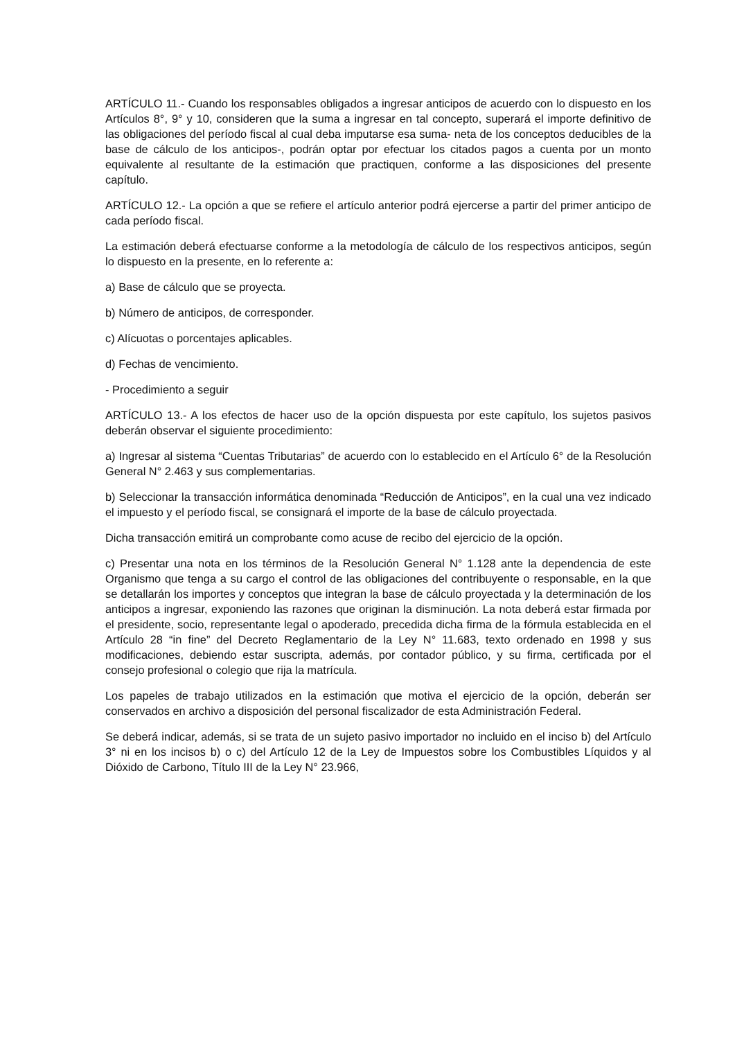ARTÍCULO 11.- Cuando los responsables obligados a ingresar anticipos de acuerdo con lo dispuesto en los Artículos 8°, 9° y 10, consideren que la suma a ingresar en tal concepto, superará el importe definitivo de las obligaciones del período fiscal al cual deba imputarse esa suma- neta de los conceptos deducibles de la base de cálculo de los anticipos-, podrán optar por efectuar los citados pagos a cuenta por un monto equivalente al resultante de la estimación que practiquen, conforme a las disposiciones del presente capítulo.
ARTÍCULO 12.- La opción a que se refiere el artículo anterior podrá ejercerse a partir del primer anticipo de cada período fiscal.
La estimación deberá efectuarse conforme a la metodología de cálculo de los respectivos anticipos, según lo dispuesto en la presente, en lo referente a:
a) Base de cálculo que se proyecta.
b) Número de anticipos, de corresponder.
c) Alícuotas o porcentajes aplicables.
d) Fechas de vencimiento.
- Procedimiento a seguir
ARTÍCULO 13.- A los efectos de hacer uso de la opción dispuesta por este capítulo, los sujetos pasivos deberán observar el siguiente procedimiento:
a) Ingresar al sistema “Cuentas Tributarias” de acuerdo con lo establecido en el Artículo 6° de la Resolución General N° 2.463 y sus complementarias.
b) Seleccionar la transacción informática denominada “Reducción de Anticipos”, en la cual una vez indicado el impuesto y el período fiscal, se consignará el importe de la base de cálculo proyectada.
Dicha transacción emitirá un comprobante como acuse de recibo del ejercicio de la opción.
c) Presentar una nota en los términos de la Resolución General N° 1.128 ante la dependencia de este Organismo que tenga a su cargo el control de las obligaciones del contribuyente o responsable, en la que se detallarán los importes y conceptos que integran la base de cálculo proyectada y la determinación de los anticipos a ingresar, exponiendo las razones que originan la disminución. La nota deberá estar firmada por el presidente, socio, representante legal o apoderado, precedida dicha firma de la fórmula establecida en el Artículo 28 “in fine” del Decreto Reglamentario de la Ley N° 11.683, texto ordenado en 1998 y sus modificaciones, debiendo estar suscripta, además, por contador público, y su firma, certificada por el consejo profesional o colegio que rija la matrícula.
Los papeles de trabajo utilizados en la estimación que motiva el ejercicio de la opción, deberán ser conservados en archivo a disposición del personal fiscalizador de esta Administración Federal.
Se deberá indicar, además, si se trata de un sujeto pasivo importador no incluido en el inciso b) del Artículo 3° ni en los incisos b) o c) del Artículo 12 de la Ley de Impuestos sobre los Combustibles Líquidos y al Dióxido de Carbono, Título III de la Ley N° 23.966,